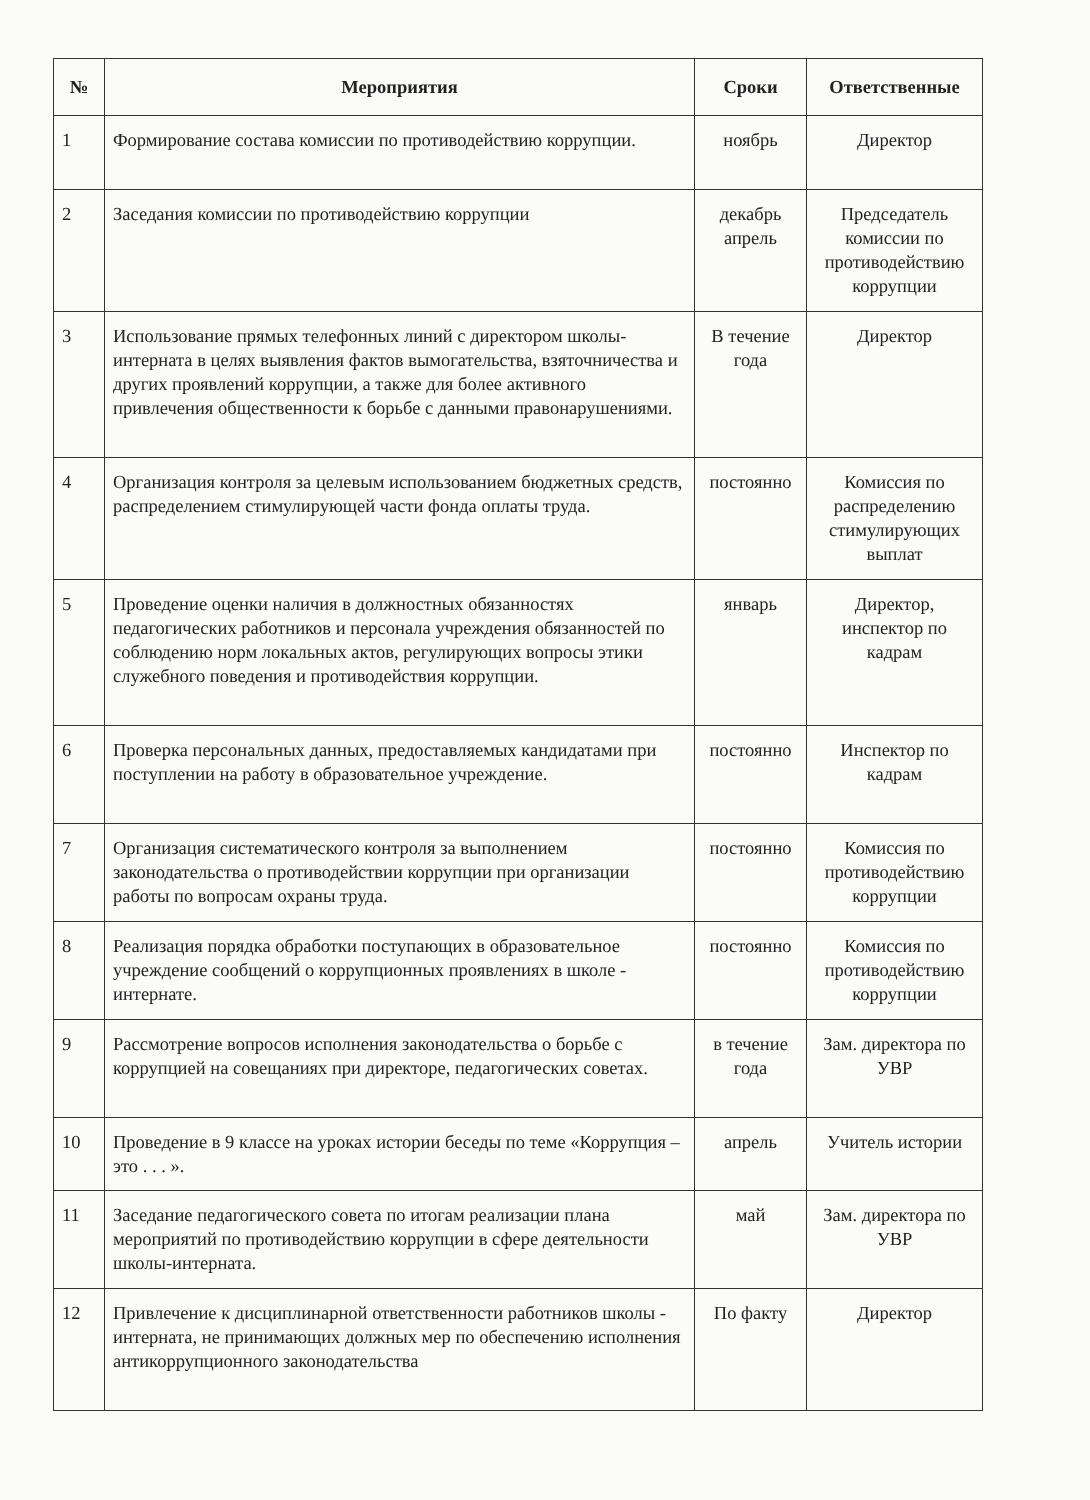| № | Мероприятия | Сроки | Ответственные |
| --- | --- | --- | --- |
| 1 | Формирование состава комиссии по противодействию коррупции. | ноябрь | Директор |
| 2 | Заседания комиссии по противодействию коррупции | декабрь апрель | Председатель комиссии по противодействию коррупции |
| 3 | Использование прямых телефонных линий с директором школы-интерната в целях выявления фактов вымогательства, взяточничества и других проявлений коррупции, а также для более активного привлечения общественности к борьбе с данными правонарушениями. | В течение года | Директор |
| 4 | Организация контроля за целевым использованием бюджетных средств, распределением стимулирующей части фонда оплаты труда. | постоянно | Комиссия по распределению стимулирующих выплат |
| 5 | Проведение оценки наличия в должностных обязанностях педагогических работников и персонала учреждения обязанностей по соблюдению норм локальных актов, регулирующих вопросы этики служебного поведения и противодействия коррупции. | январь | Директор, инспектор по кадрам |
| 6 | Проверка персональных данных, предоставляемых кандидатами при поступлении на работу в образовательное учреждение. | постоянно | Инспектор по кадрам |
| 7 | Организация систематического контроля за выполнением законодательства о противодействии коррупции при организации работы по вопросам охраны труда. | постоянно | Комиссия по противодействию коррупции |
| 8 | Реализация порядка обработки поступающих в образовательное учреждение сообщений о коррупционных проявлениях в школе - интернате. | постоянно | Комиссия по противодействию коррупции |
| 9 | Рассмотрение вопросов исполнения законодательства о борьбе с коррупцией на совещаниях при директоре, педагогических советах. | в течение года | Зам. директора по УВР |
| 10 | Проведение в 9 классе на уроках истории беседы по теме «Коррупция – это . . . ». | апрель | Учитель истории |
| 11 | Заседание педагогического совета по итогам реализации плана мероприятий по противодействию коррупции в сфере деятельности школы-интерната. | май | Зам. директора по УВР |
| 12 | Привлечение к дисциплинарной ответственности работников школы - интерната, не принимающих должных мер по обеспечению исполнения антикоррупционного законодательства | По факту | Директор |